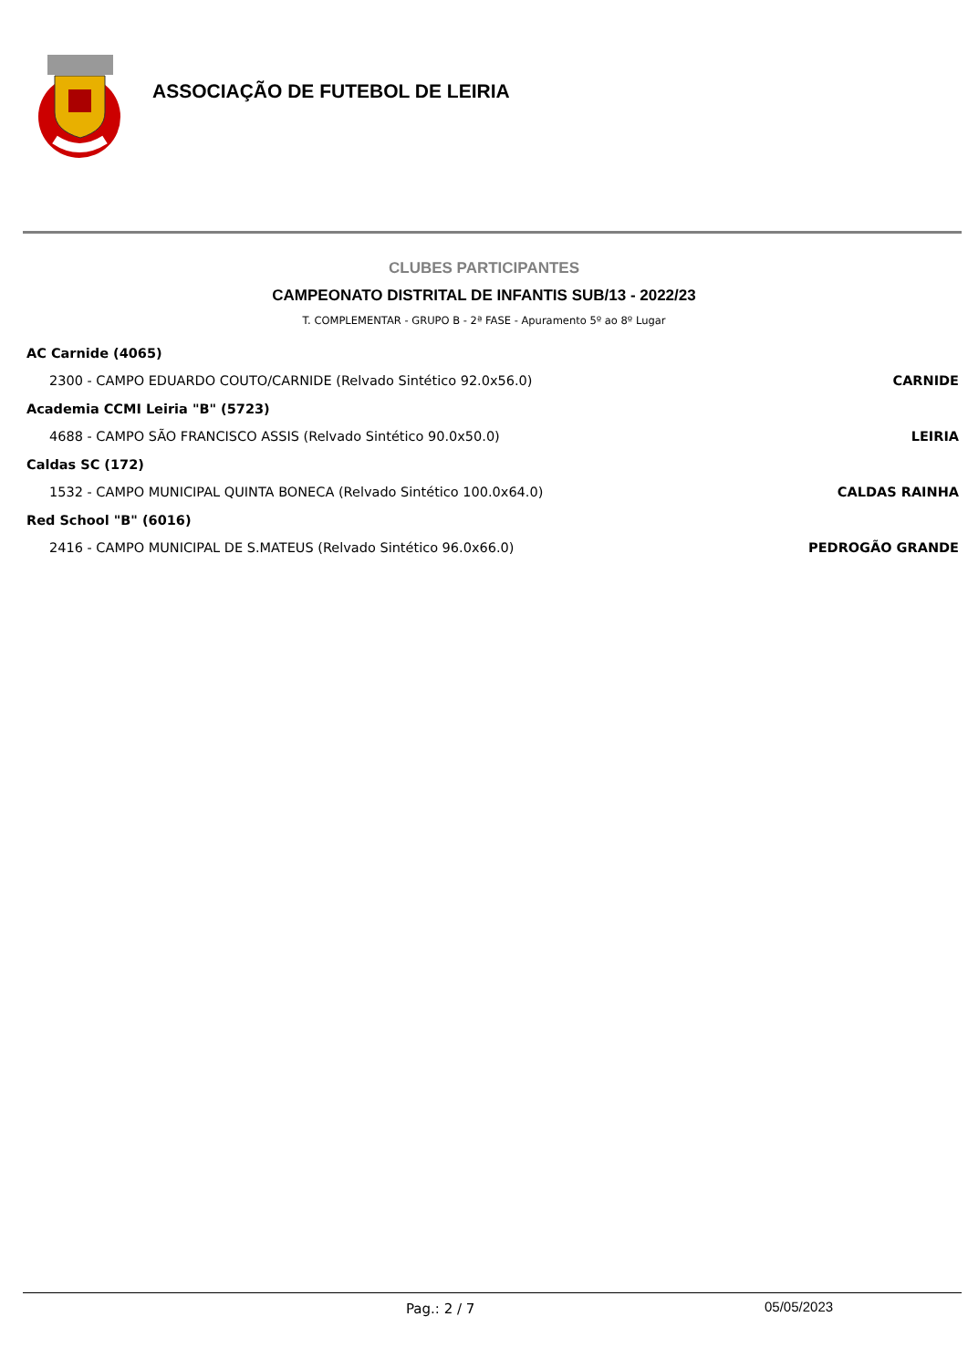ASSOCIAÇÃO DE FUTEBOL DE LEIRIA
CLUBES PARTICIPANTES
CAMPEONATO DISTRITAL DE INFANTIS SUB/13 - 2022/23
T. COMPLEMENTAR - GRUPO B - 2ª FASE - Apuramento 5º ao 8º Lugar
AC Carnide (4065)
2300 - CAMPO EDUARDO COUTO/CARNIDE (Relvado Sintético 92.0x56.0) CARNIDE
Academia CCMI Leiria "B" (5723)
4688 - CAMPO SÃO FRANCISCO ASSIS (Relvado Sintético 90.0x50.0) LEIRIA
Caldas SC (172)
1532 - CAMPO MUNICIPAL QUINTA BONECA (Relvado Sintético 100.0x64.0) CALDAS RAINHA
Red School "B" (6016)
2416 - CAMPO MUNICIPAL DE S.MATEUS (Relvado Sintético 96.0x66.0) PEDROGÃO GRANDE
Pag.: 2 / 7 05/05/2023